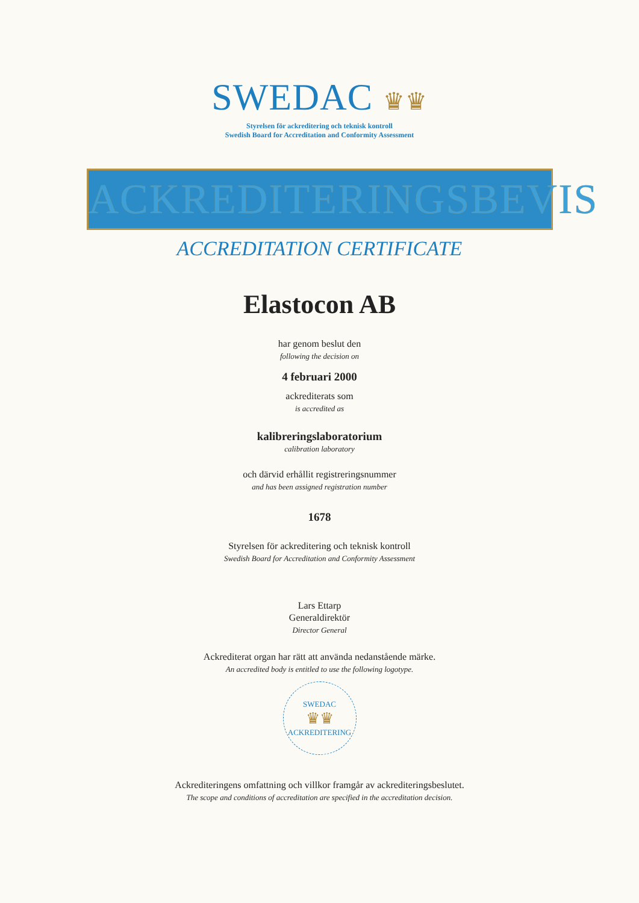SWEDAC ♛♛
Styrelsen för ackreditering och teknisk kontroll
Swedish Board for Accreditation and Conformity Assessment
ACKREDITERINGSBEVIS
ACCREDITATION CERTIFICATE
Elastocon AB
har genom beslut den
following the decision on
4 februari 2000
ackrediterats som
is accredited as
kalibreringslaboratorium
calibration laboratory
och därvid erhållit registreringsnummer
and has been assigned registration number
1678
Styrelsen för ackreditering och teknisk kontroll
Swedish Board for Accreditation and Conformity Assessment
Lars Ettarp
Generaldirektör
Director General
Ackrediterat organ har rätt att använda nedanstående märke.
An accredited body is entitled to use the following logotype.
SWEDAC
♛♛
ACKREDITERING
Ackrediteringens omfattning och villkor framgår av ackrediteringsbeslutet.
The scope and conditions of accreditation are specified in the accreditation decision.